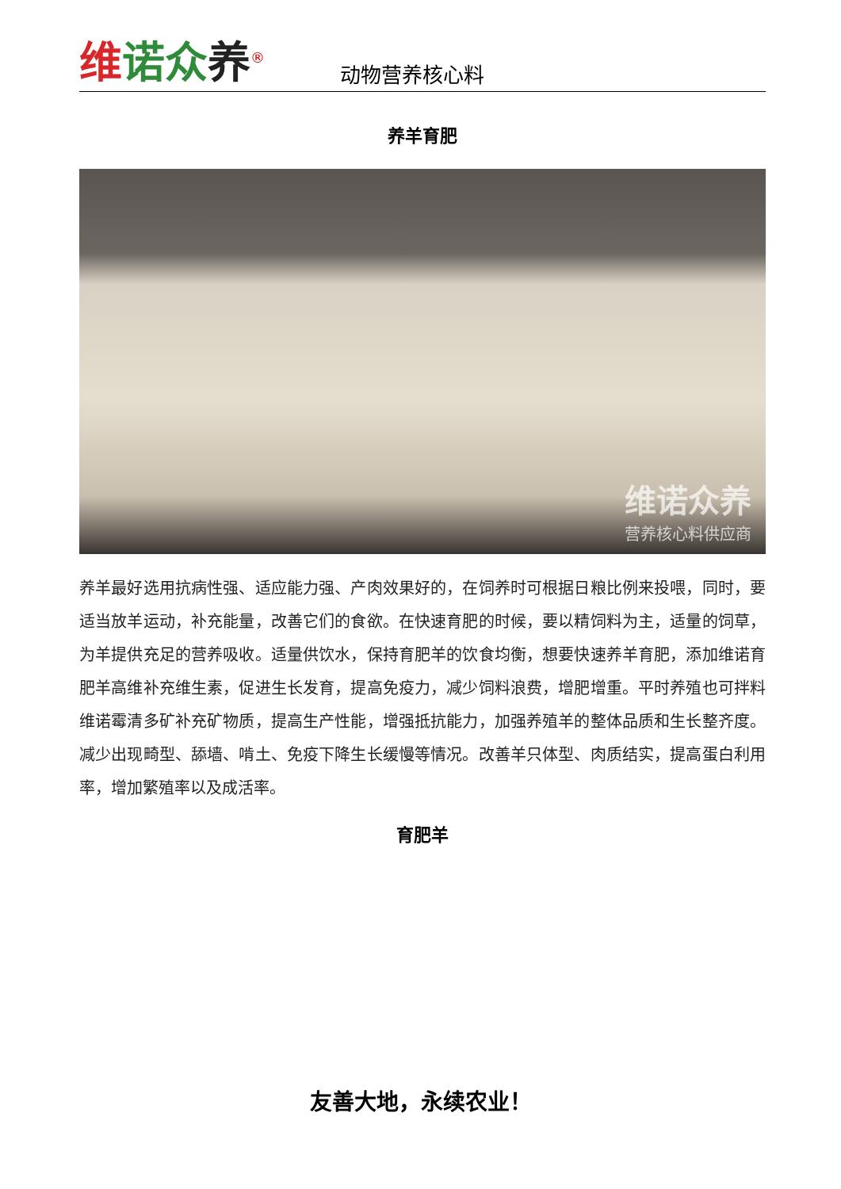维诺众养<sup>®</sup>
动物营养核心料
养羊育肥
维诺众养
营养核心料供应商
养羊最好选用抗病性强、适应能力强、产肉效果好的，在饲养时可根据日粮比例来投喂，同时，要适当放羊运动，补充能量，改善它们的食欲。在快速育肥的时候，要以精饲料为主，适量的饲草，为羊提供充足的营养吸收。适量供饮水，保持育肥羊的饮食均衡，想要快速养羊育肥，添加维诺育肥羊高维补充维生素，促进生长发育，提高免疫力，减少饲料浪费，增肥增重。平时养殖也可拌料维诺霉清多矿补充矿物质，提高生产性能，增强抵抗能力，加强养殖羊的整体品质和生长整齐度。减少出现畸型、舔墙、啃土、免疫下降生长缓慢等情况。改善羊只体型、肉质结实，提高蛋白利用率，增加繁殖率以及成活率。
育肥羊
友善大地，永续农业！